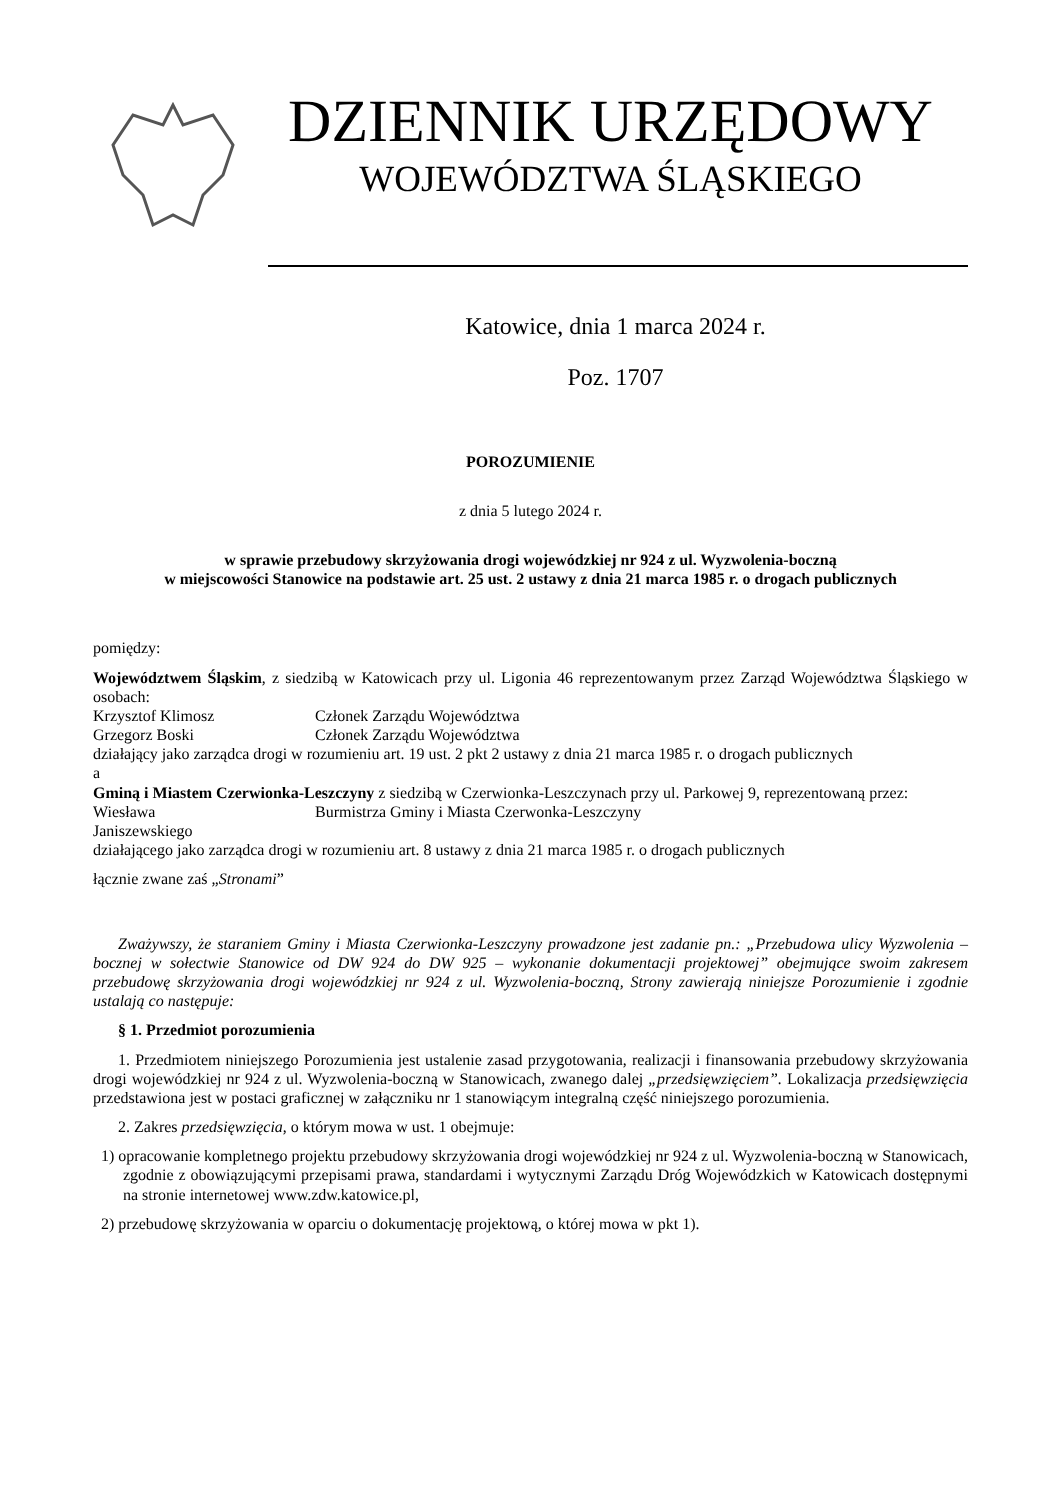DZIENNIK URZĘDOWY
WOJEWÓDZTWA ŚLĄSKIEGO
Katowice, dnia 1 marca 2024 r.
Poz. 1707
POROZUMIENIE
z dnia 5 lutego 2024 r.
w sprawie przebudowy skrzyżowania drogi wojewódzkiej nr 924 z ul. Wyzwolenia-boczną
w miejscowości Stanowice na podstawie art. 25 ust. 2 ustawy z dnia 21 marca 1985 r. o drogach publicznych
pomiędzy:
Województwem Śląskim, z siedzibą w Katowicach przy ul. Ligonia 46 reprezentowanym przez Zarząd Województwa Śląskiego w osobach:
Krzysztof Klimosz Członek Zarządu Województwa
Grzegorz Boski Członek Zarządu Województwa
działający jako zarządca drogi w rozumieniu art. 19 ust. 2 pkt 2 ustawy z dnia 21 marca 1985 r. o drogach publicznych
a
Gminą i Miastem Czerwionka-Leszczyny z siedzibą w Czerwionka-Leszczynach przy ul. Parkowej 9, reprezentowaną przez:
Wiesława
Janiszewskiego Burmistrza Gminy i Miasta Czerwonka-Leszczyny
działającego jako zarządca drogi w rozumieniu art. 8 ustawy z dnia 21 marca 1985 r. o drogach publicznych
łącznie zwane zaś „Stronami”
Zważywszy, że staraniem Gminy i Miasta Czerwionka-Leszczyny prowadzone jest zadanie pn.: „Przebudowa ulicy Wyzwolenia – bocznej w sołectwie Stanowice od DW 924 do DW 925 – wykonanie dokumentacji projektowej” obejmujące swoim zakresem przebudowę skrzyżowania drogi wojewódzkiej nr 924 z ul. Wyzwolenia-boczną, Strony zawierają niniejsze Porozumienie i zgodnie ustalają co następuje:
§ 1. Przedmiot porozumienia
1. Przedmiotem niniejszego Porozumienia jest ustalenie zasad przygotowania, realizacji i finansowania przebudowy skrzyżowania drogi wojewódzkiej nr 924 z ul. Wyzwolenia-boczną w Stanowicach, zwanego dalej „przedsięwzięciem”. Lokalizacja przedsięwzięcia przedstawiona jest w postaci graficznej w załączniku nr 1 stanowiącym integralną część niniejszego porozumienia.
2. Zakres przedsięwzięcia, o którym mowa w ust. 1 obejmuje:
1) opracowanie kompletnego projektu przebudowy skrzyżowania drogi wojewódzkiej nr 924 z ul. Wyzwolenia-boczną w Stanowicach, zgodnie z obowiązującymi przepisami prawa, standardami i wytycznymi Zarządu Dróg Wojewódzkich w Katowicach dostępnymi na stronie internetowej www.zdw.katowice.pl,
2) przebudowę skrzyżowania w oparciu o dokumentację projektową, o której mowa w pkt 1).